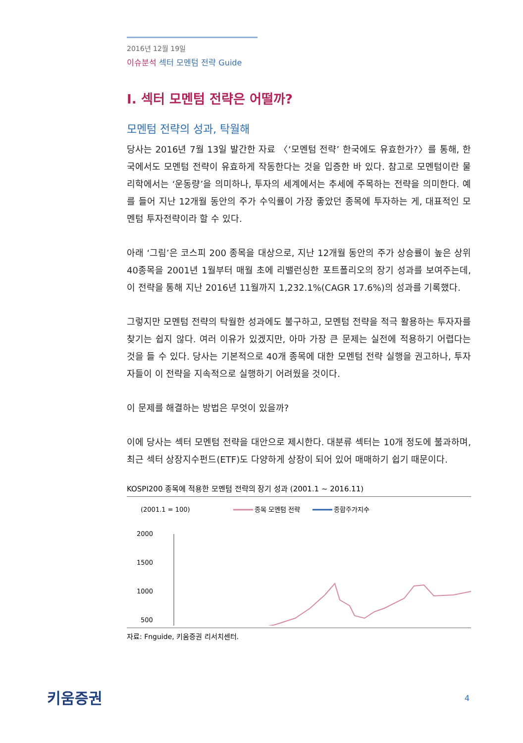2016년 12월 19일
이슈분석 섹터 모멘텀 전략 Guide
I. 섹터 모멘텀 전략은 어떨까?
모멘텀 전략의 성과, 탁월해
당사는 2016년 7월 13일 발간한 자료 〈‘모멘텀 전략’ 한국에도 유효한가?〉를 통해, 한국에서도 모멘텀 전략이 유효하게 작동한다는 것을 입증한 바 있다. 참고로 모멘텀이란 물리학에서는 ‘운동량’을 의미하나, 투자의 세계에서는 추세에 주목하는 전략을 의미한다. 예를 들어 지난 12개월 동안의 주가 수익률이 가장 좋았던 종목에 투자하는 게, 대표적인 모멘텀 투자전략이라 할 수 있다.
아래 ‘그림’은 코스피 200 종목을 대상으로, 지난 12개월 동안의 주가 상승률이 높은 상위 40종목을 2001년 1월부터 매월 초에 리밸런싱한 포트폴리오의 장기 성과를 보여주는데, 이 전략을 통해 지난 2016년 11월까지 1,232.1%(CAGR 17.6%)의 성과를 기록했다.
그렇지만 모멘텀 전략의 탁월한 성과에도 불구하고, 모멘텀 전략을 적극 활용하는 투자자를 찾기는 쉽지 않다. 여러 이유가 있겠지만, 아마 가장 큰 문제는 실전에 적용하기 어렵다는 것을 들 수 있다. 당사는 기본적으로 40개 종목에 대한 모멘텀 전략 실행을 권고하나, 투자자들이 이 전략을 지속적으로 실행하기 어려웠을 것이다.
이 문제를 해결하는 방법은 무엇이 있을까?
이에 당사는 섹터 모멘텀 전략을 대안으로 제시한다. 대분류 섹터는 10개 정도에 불과하며, 최근 섹터 상장지수펀드(ETF)도 다양하게 상장이 되어 있어 매매하기 쉽기 때문이다.
KOSPI200 종목에 적용한 모멘텀 전략의 장기 성과 (2001.1 ~ 2016.11)
(2001.1 = 100)
종목 모멘텀 전략
종합주가지수
2000
1500
1000
500
자료: Fnguide, 키움증권 리서치센터.
키움증권 4